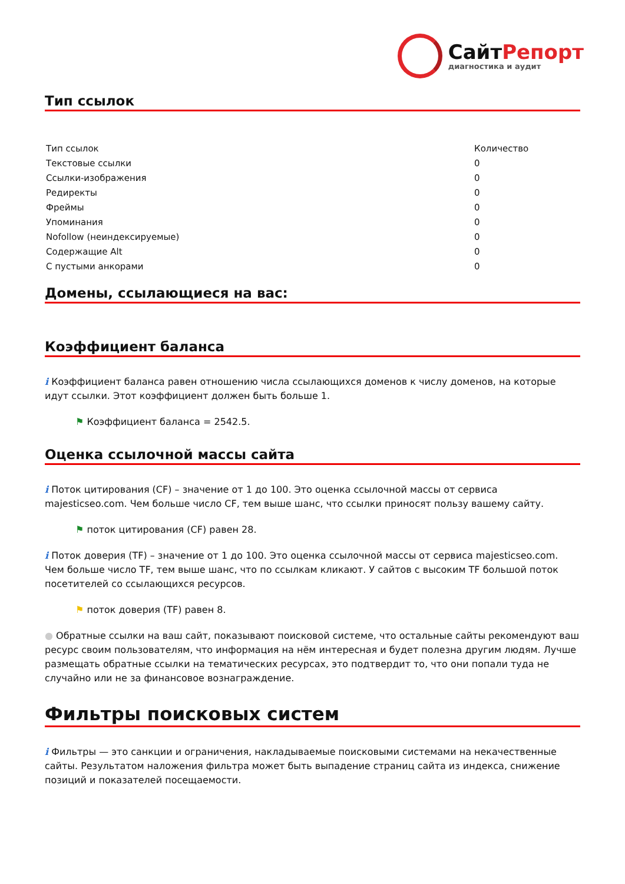СайтРепорт
диагностика и аудит
Тип ссылок
| Тип ссылок | Количество |
| Текстовые ссылки | 0 |
| Ссылки-изображения | 0 |
| Редиректы | 0 |
| Фреймы | 0 |
| Упоминания | 0 |
| Nofollow (неиндексируемые) | 0 |
| Содержащие Alt | 0 |
| С пустыми анкорами | 0 |
Домены, ссылающиеся на вас:
Коэффициент баланса
i Коэффициент баланса равен отношению числа ссылающихся доменов к числу доменов, на которые идут ссылки. Этот коэффициент должен быть больше 1.
⚑ Коэффициент баланса = 2542.5.
Оценка ссылочной массы сайта
i Поток цитирования (CF) – значение от 1 до 100. Это оценка ссылочной массы от сервиса majesticseo.com. Чем больше число CF, тем выше шанс, что ссылки приносят пользу вашему сайту.
⚑ поток цитирования (CF) равен 28.
i Поток доверия (TF) – значение от 1 до 100. Это оценка ссылочной массы от сервиса majesticseo.com. Чем больше число TF, тем выше шанс, что по ссылкам кликают. У сайтов с высоким TF большой поток посетителей со ссылающихся ресурсов.
⚑ поток доверия (TF) равен 8.
● Обратные ссылки на ваш сайт, показывают поисковой системе, что остальные сайты рекомендуют ваш ресурс своим пользователям, что информация на нём интересная и будет полезна другим людям. Лучше размещать обратные ссылки на тематических ресурсах, это подтвердит то, что они попали туда не случайно или не за финансовое вознаграждение.
Фильтры поисковых систем
i Фильтры — это санкции и ограничения, накладываемые поисковыми системами на некачественные сайты. Результатом наложения фильтра может быть выпадение страниц сайта из индекса, снижение позиций и показателей посещаемости.